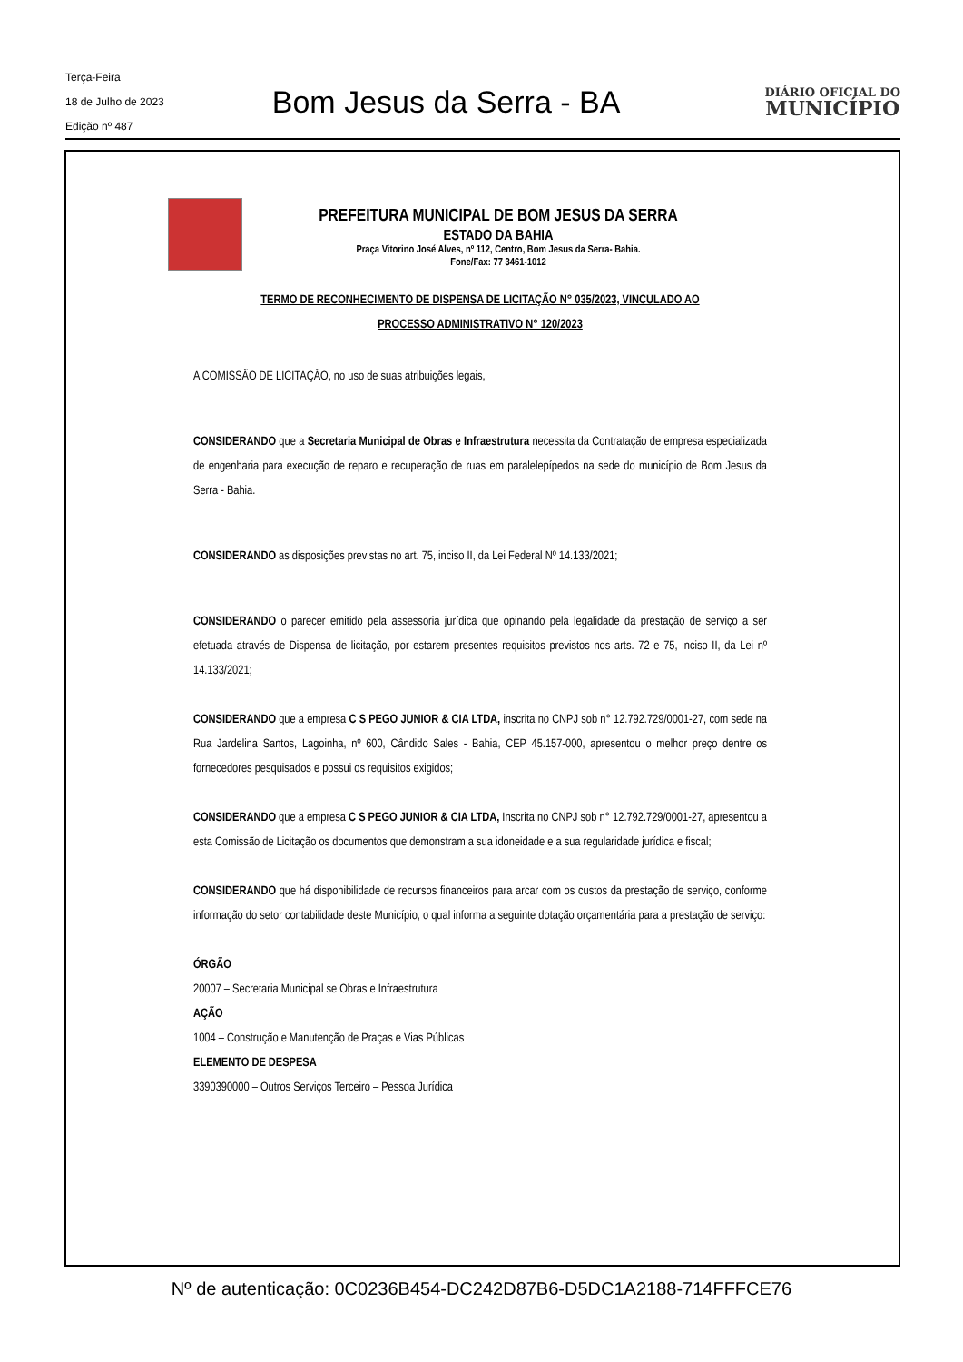Terça-Feira
18 de Julho de 2023
Edição nº 487
Bom Jesus da Serra - BA
DIÁRIO OFICIAL DO
MUNICÍPIO
PREFEITURA MUNICIPAL DE BOM JESUS DA SERRA
ESTADO DA BAHIA
Praça Vitorino José Alves, nº 112, Centro, Bom Jesus da Serra- Bahia.
Fone/Fax: 77 3461-1012
TERMO DE RECONHECIMENTO DE DISPENSA DE LICITAÇÃO N° 035/2023, VINCULADO AO
PROCESSO ADMINISTRATIVO N° 120/2023
A COMISSÃO DE LICITAÇÃO, no uso de suas atribuições legais,
CONSIDERANDO que a Secretaria Municipal de Obras e Infraestrutura necessita da Contratação de empresa especializada de engenharia para execução de reparo e recuperação de ruas em paralelepípedos na sede do município de Bom Jesus da Serra - Bahia.
CONSIDERANDO as disposições previstas no art. 75, inciso II, da Lei Federal Nº 14.133/2021;
CONSIDERANDO o parecer emitido pela assessoria jurídica que opinando pela legalidade da prestação de serviço a ser efetuada através de Dispensa de licitação, por estarem presentes requisitos previstos nos arts. 72 e 75, inciso II, da Lei nº 14.133/2021;
CONSIDERANDO que a empresa C S PEGO JUNIOR & CIA LTDA, inscrita no CNPJ sob n° 12.792.729/0001-27, com sede na Rua Jardelina Santos, Lagoinha, nº 600, Cândido Sales - Bahia, CEP 45.157-000, apresentou o melhor preço dentre os fornecedores pesquisados e possui os requisitos exigidos;
CONSIDERANDO que a empresa C S PEGO JUNIOR & CIA LTDA, Inscrita no CNPJ sob n° 12.792.729/0001-27, apresentou a esta Comissão de Licitação os documentos que demonstram a sua idoneidade e a sua regularidade jurídica e fiscal;
CONSIDERANDO que há disponibilidade de recursos financeiros para arcar com os custos da prestação de serviço, conforme informação do setor contabilidade deste Município, o qual informa a seguinte dotação orçamentária para a prestação de serviço:
ÓRGÃO
20007 – Secretaria Municipal se Obras e Infraestrutura
AÇÃO
1004 – Construção e Manutenção de Praças e Vias Públicas
ELEMENTO DE DESPESA
3390390000 – Outros Serviços Terceiro – Pessoa Jurídica
Nº de autenticação: 0C0236B454-DC242D87B6-D5DC1A2188-714FFFCE76